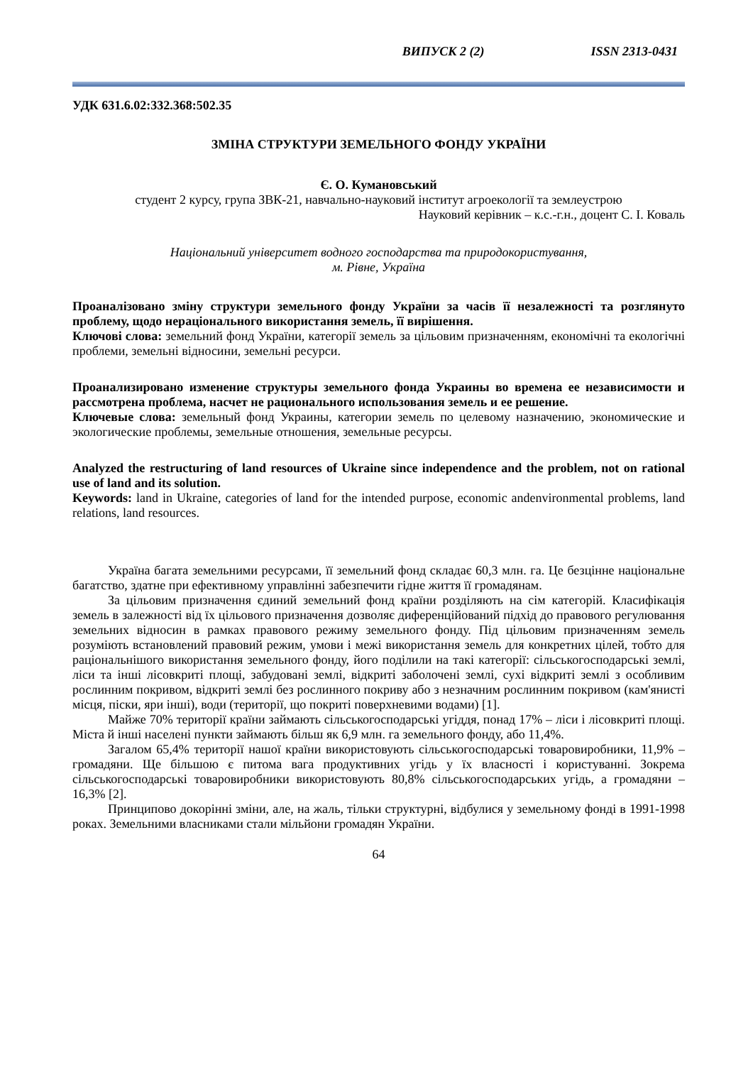ВИПУСК 2 (2) ISSN 2313-0431
УДК 631.6.02:332.368:502.35
ЗМІНА СТРУКТУРИ ЗЕМЕЛЬНОГО ФОНДУ УКРАЇНИ
Є. О. Кумановський
студент 2 курсу, група ЗВК-21, навчально-науковий інститут агроекології та землеустрою
Науковий керівник – к.с.-г.н., доцент С. І. Коваль
Національний університет водного господарства та природокористування,
м. Рівне, Україна
Проаналізовано зміну структури земельного фонду України за часів її незалежності та розглянуто проблему, щодо нераціонального використання земель, її вирішення.
Ключові слова: земельний фонд України, категорії земель за цільовим призначенням, економічні та екологічні проблеми, земельні відносини, земельні ресурси.
Проанализировано изменение структуры земельного фонда Украины во времена ее независимости и рассмотрена проблема, насчет не рационального использования земель и ее решение.
Ключевые слова: земельный фонд Украины, категории земель по целевому назначению, экономические и экологические проблемы, земельные отношения, земельные ресурсы.
Analyzed the restructuring of land resources of Ukraine since independence and the problem, not on rational use of land and its solution.
Keywords: land in Ukraine, categories of land for the intended purpose, economic andenvironmental problems, land relations, land resources.
Україна багата земельними ресурсами, її земельний фонд складає 60,3 млн. га. Це безцінне національне багатство, здатне при ефективному управлінні забезпечити гідне життя її громадянам.
За цільовим призначення єдиний земельний фонд країни розділяють на сім категорій. Класифікація земель в залежності від їх цільового призначення дозволяє диференційований підхід до правового регулювання земельних відносин в рамках правового режиму земельного фонду. Під цільовим призначенням земель розуміють встановлений правовий режим, умови і межі використання земель для конкретних цілей, тобто для раціональнішого використання земельного фонду, його поділили на такі категорії: сільськогосподарські землі, ліси та інші лісовкриті площі, забудовані землі, відкриті заболочені землі, сухі відкриті землі з особливим рослинним покривом, відкриті землі без рослинного покриву або з незначним рослинним покривом (кам'янисті місця, піски, яри інші), води (території, що покриті поверхневими водами) [1].
Майже 70% території країни займають сільськогосподарські угіддя, понад 17% – ліси і лісовкриті площі. Міста й інші населені пункти займають більш як 6,9 млн. га земельного фонду, або 11,4%.
Загалом 65,4% території нашої країни використовують сільськогосподарські товаровиробники, 11,9% – громадяни. Ще більшою є питома вага продуктивних угідь у їх власності і користуванні. Зокрема сільськогосподарські товаровиробники використовують 80,8% сільськогосподарських угідь, а громадяни – 16,3% [2].
Принципово докорінні зміни, але, на жаль, тільки структурні, відбулися у земельному фонді в 1991-1998 роках. Земельними власниками стали мільйони громадян України.
64